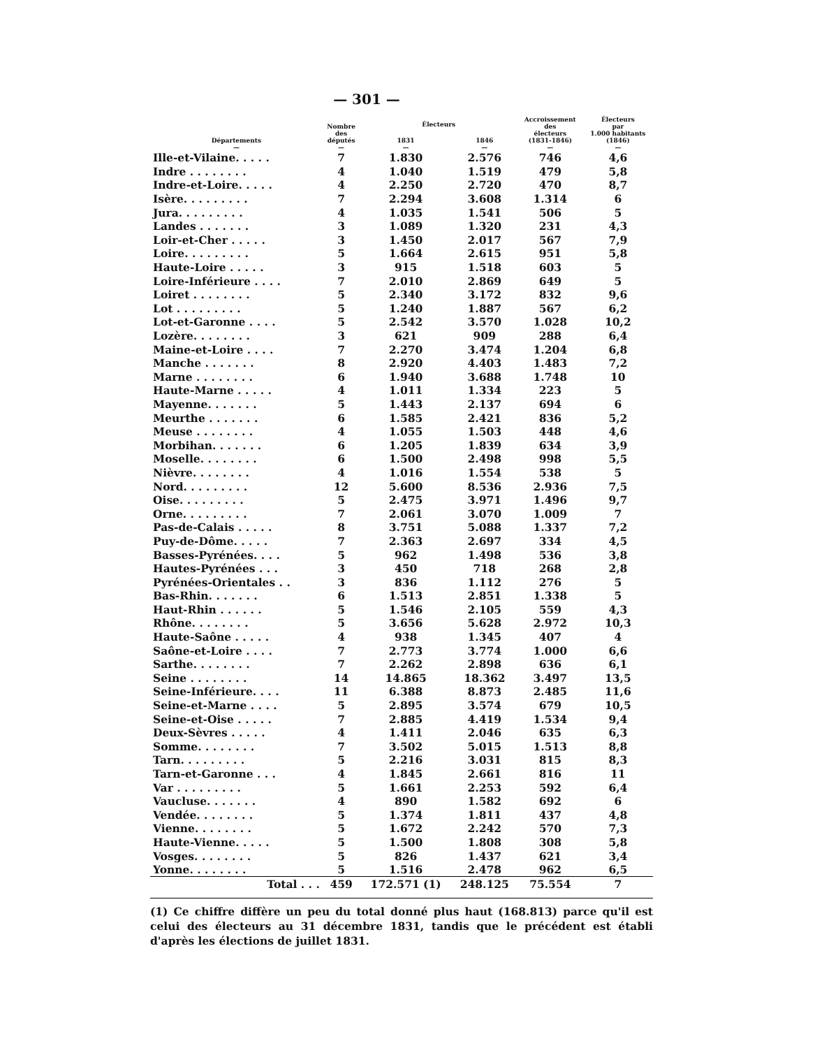— 301 —
| Départements — | Nombre des députés — | Électeurs | | Accroissement des électeurs (1831-1846) — | Électeurs par 1.000 habitants (1846) — |
| --- | --- | --- | --- | --- | --- |
| | | 1831 — | 1846 — | | |
| Ille-et-Vilaine. . . . . | 7 | 1.830 | 2.576 | 746 | 4,6 |
| Indre . . . . . . . . | 4 | 1.040 | 1.519 | 479 | 5,8 |
| Indre-et-Loire. . . . . | 4 | 2.250 | 2.720 | 470 | 8,7 |
| Isère. . . . . . . . . | 7 | 2.294 | 3.608 | 1.314 | 6 |
| Jura. . . . . . . . . | 4 | 1.035 | 1.541 | 506 | 5 |
| Landes . . . . . . . | 3 | 1.089 | 1.320 | 231 | 4,3 |
| Loir-et-Cher . . . . . | 3 | 1.450 | 2.017 | 567 | 7,9 |
| Loire. . . . . . . . . | 5 | 1.664 | 2.615 | 951 | 5,8 |
| Haute-Loire . . . . . | 3 | 915 | 1.518 | 603 | 5 |
| Loire-Inférieure . . . . | 7 | 2.010 | 2.869 | 649 | 5 |
| Loiret . . . . . . . . | 5 | 2.340 | 3.172 | 832 | 9,6 |
| Lot . . . . . . . . . | 5 | 1.240 | 1.887 | 567 | 6,2 |
| Lot-et-Garonne . . . . | 5 | 2.542 | 3.570 | 1.028 | 10,2 |
| Lozère. . . . . . . . | 3 | 621 | 909 | 288 | 6,4 |
| Maine-et-Loire . . . . | 7 | 2.270 | 3.474 | 1.204 | 6,8 |
| Manche . . . . . . . | 8 | 2.920 | 4.403 | 1.483 | 7,2 |
| Marne . . . . . . . . | 6 | 1.940 | 3.688 | 1.748 | 10 |
| Haute-Marne . . . . . | 4 | 1.011 | 1.334 | 223 | 5 |
| Mayenne. . . . . . . | 5 | 1.443 | 2.137 | 694 | 6 |
| Meurthe . . . . . . . | 6 | 1.585 | 2.421 | 836 | 5,2 |
| Meuse . . . . . . . . | 4 | 1.055 | 1.503 | 448 | 4,6 |
| Morbihan. . . . . . . | 6 | 1.205 | 1.839 | 634 | 3,9 |
| Moselle. . . . . . . . | 6 | 1.500 | 2.498 | 998 | 5,5 |
| Nièvre. . . . . . . . | 4 | 1.016 | 1.554 | 538 | 5 |
| Nord. . . . . . . . . | 12 | 5.600 | 8.536 | 2.936 | 7,5 |
| Oise. . . . . . . . . | 5 | 2.475 | 3.971 | 1.496 | 9,7 |
| Orne. . . . . . . . . | 7 | 2.061 | 3.070 | 1.009 | 7 |
| Pas-de-Calais . . . . . | 8 | 3.751 | 5.088 | 1.337 | 7,2 |
| Puy-de-Dôme. . . . . | 7 | 2.363 | 2.697 | 334 | 4,5 |
| Basses-Pyrénées. . . . | 5 | 962 | 1.498 | 536 | 3,8 |
| Hautes-Pyrénées . . . | 3 | 450 | 718 | 268 | 2,8 |
| Pyrénées-Orientales . . | 3 | 836 | 1.112 | 276 | 5 |
| Bas-Rhin. . . . . . . | 6 | 1.513 | 2.851 | 1.338 | 5 |
| Haut-Rhin . . . . . . | 5 | 1.546 | 2.105 | 559 | 4,3 |
| Rhône. . . . . . . . | 5 | 3.656 | 5.628 | 2.972 | 10,3 |
| Haute-Saône . . . . . | 4 | 938 | 1.345 | 407 | 4 |
| Saône-et-Loire . . . . | 7 | 2.773 | 3.774 | 1.000 | 6,6 |
| Sarthe. . . . . . . . | 7 | 2.262 | 2.898 | 636 | 6,1 |
| Seine . . . . . . . . | 14 | 14.865 | 18.362 | 3.497 | 13,5 |
| Seine-Inférieure. . . . | 11 | 6.388 | 8.873 | 2.485 | 11,6 |
| Seine-et-Marne . . . . | 5 | 2.895 | 3.574 | 679 | 10,5 |
| Seine-et-Oise . . . . . | 7 | 2.885 | 4.419 | 1.534 | 9,4 |
| Deux-Sèvres . . . . . | 4 | 1.411 | 2.046 | 635 | 6,3 |
| Somme. . . . . . . . | 7 | 3.502 | 5.015 | 1.513 | 8,8 |
| Tarn. . . . . . . . . | 5 | 2.216 | 3.031 | 815 | 8,3 |
| Tarn-et-Garonne . . . | 4 | 1.845 | 2.661 | 816 | 11 |
| Var . . . . . . . . . | 5 | 1.661 | 2.253 | 592 | 6,4 |
| Vaucluse. . . . . . . | 4 | 890 | 1.582 | 692 | 6 |
| Vendée. . . . . . . . | 5 | 1.374 | 1.811 | 437 | 4,8 |
| Vienne. . . . . . . . | 5 | 1.672 | 2.242 | 570 | 7,3 |
| Haute-Vienne. . . . . | 5 | 1.500 | 1.808 | 308 | 5,8 |
| Vosges. . . . . . . . | 5 | 826 | 1.437 | 621 | 3,4 |
| Yonne. . . . . . . . | 5 | 1.516 | 2.478 | 962 | 6,5 |
| Total . . . | 459 | 172.571 (1) | 248.125 | 75.554 | 7 |
(1) Ce chiffre diffère un peu du total donné plus haut (168.813) parce qu'il est celui des électeurs au 31 décembre 1831, tandis que le précédent est établi d'après les élections de juillet 1831.